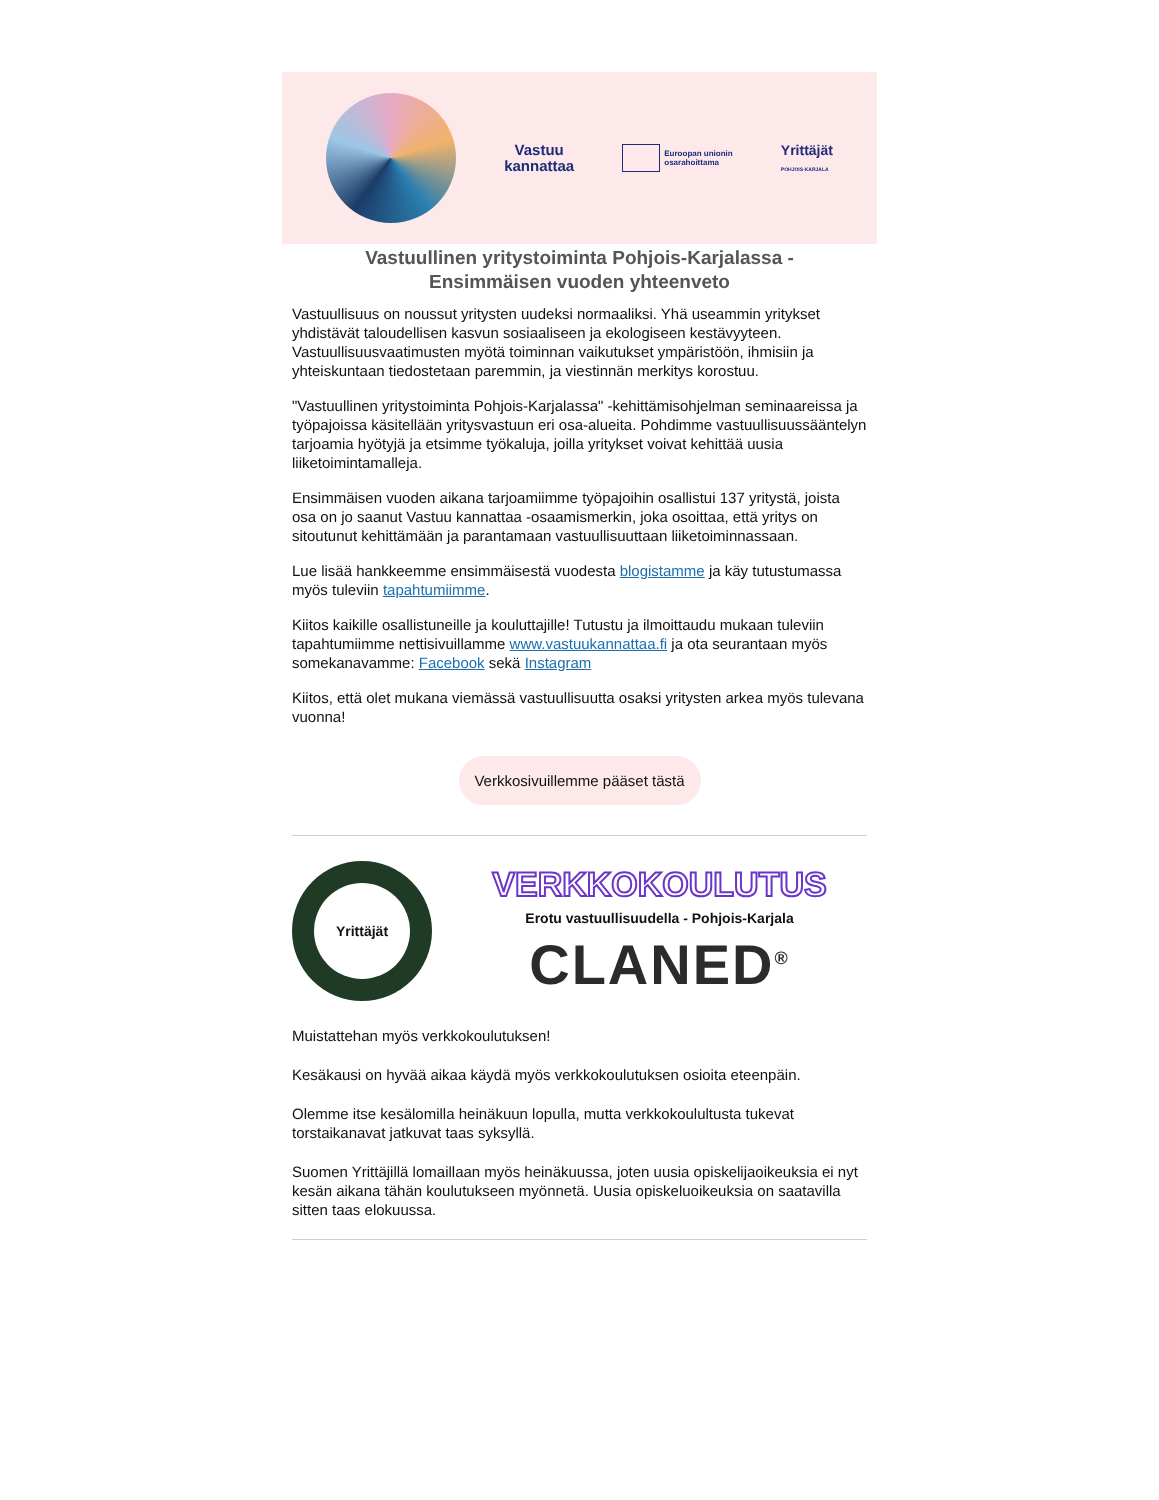Vastuu
kannattaa
Euroopan unionin
osarahoittama
Yrittäjät
POHJOIS-KARJALA
Vastuullinen yritystoiminta Pohjois-Karjalassa -
Ensimmäisen vuoden yhteenveto
Vastuullisuus on noussut yritysten uudeksi normaaliksi. Yhä useammin yritykset yhdistävät taloudellisen kasvun sosiaaliseen ja ekologiseen kestävyyteen. Vastuullisuusvaatimusten myötä toiminnan vaikutukset ympäristöön, ihmisiin ja yhteiskuntaan tiedostetaan paremmin, ja viestinnän merkitys korostuu.
"Vastuullinen yritystoiminta Pohjois-Karjalassa" -kehittämisohjelman seminaareissa ja työpajoissa käsitellään yritysvastuun eri osa-alueita. Pohdimme vastuullisuussääntelyn tarjoamia hyötyjä ja etsimme työkaluja, joilla yritykset voivat kehittää uusia liiketoimintamalleja.
Ensimmäisen vuoden aikana tarjoamiimme työpajoihin osallistui 137 yritystä, joista osa on jo saanut Vastuu kannattaa -osaamismerkin, joka osoittaa, että yritys on sitoutunut kehittämään ja parantamaan vastuullisuuttaan liiketoiminnassaan.
Lue lisää hankkeemme ensimmäisestä vuodesta blogistamme ja käy tutustumassa myös tuleviin tapahtumiimme.
Kiitos kaikille osallistuneille ja kouluttajille! Tutustu ja ilmoittaudu mukaan tuleviin tapahtumiimme nettisivuillamme www.vastuukannattaa.fi ja ota seurantaan myös somekanavamme: Facebook sekä Instagram
Kiitos, että olet mukana viemässä vastuullisuutta osaksi yritysten arkea myös tulevana vuonna!
Verkkosivuillemme pääset tästä
Yrittäjät
VERKKOKOULUTUS
Erotu vastuullisuudella - Pohjois-Karjala
CLANED<sup>®</sup>
Muistattehan myös verkkokoulutuksen!
Kesäkausi on hyvää aikaa käydä myös verkkokoulutuksen osioita eteenpäin.
Olemme itse kesälomilla heinäkuun lopulla, mutta verkkokoulultusta tukevat torstaikanavat jatkuvat taas syksyllä.
Suomen Yrittäjillä lomaillaan myös heinäkuussa, joten uusia opiskelijaoikeuksia ei nyt kesän aikana tähän koulutukseen myönnetä. Uusia opiskeluoikeuksia on saatavilla sitten taas elokuussa.